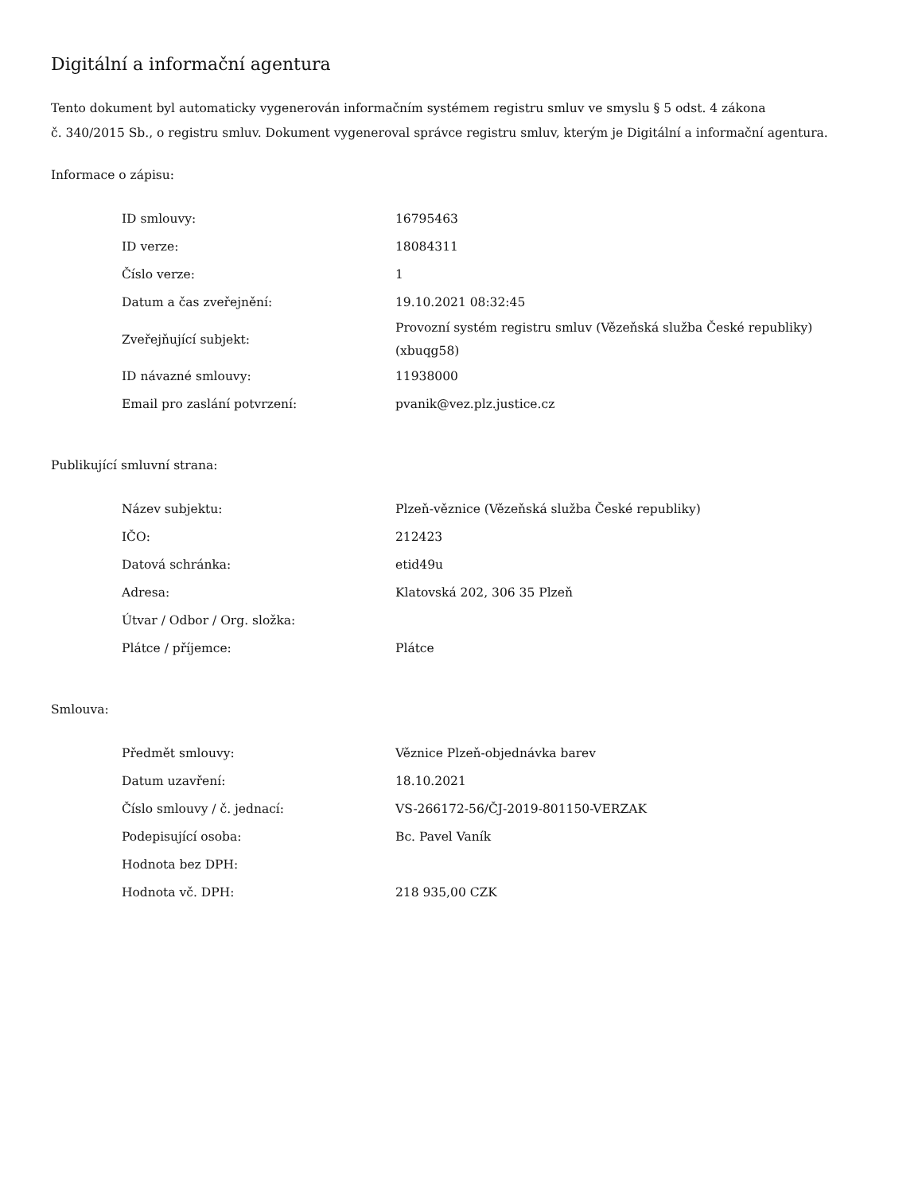Digitální a informační agentura
Tento dokument byl automaticky vygenerován informačním systémem registru smluv ve smyslu § 5 odst. 4 zákona
č. 340/2015 Sb., o registru smluv. Dokument vygeneroval správce registru smluv, kterým je Digitální a informační agentura.
Informace o zápisu:
| ID smlouvy: | 16795463 |
| ID verze: | 18084311 |
| Číslo verze: | 1 |
| Datum a čas zveřejnění: | 19.10.2021 08:32:45 |
| Zveřejňující subjekt: | Provozní systém registru smluv (Vězeňská služba České republiky) (xbuqg58) |
| ID návazné smlouvy: | 11938000 |
| Email pro zaslání potvrzení: | pvanik@vez.plz.justice.cz |
Publikující smluvní strana:
| Název subjektu: | Plzeň-věznice (Vězeňská služba České republiky) |
| IČO: | 212423 |
| Datová schránka: | etid49u |
| Adresa: | Klatovská 202, 306 35 Plzeň |
| Útvar / Odbor / Org. složka: | |
| Plátce / příjemce: | Plátce |
Smlouva:
| Předmět smlouvy: | Věznice Plzeň-objednávka barev |
| Datum uzavření: | 18.10.2021 |
| Číslo smlouvy / č. jednací: | VS-266172-56/ČJ-2019-801150-VERZAK |
| Podepisující osoba: | Bc. Pavel Vaník |
| Hodnota bez DPH: | |
| Hodnota vč. DPH: | 218 935,00 CZK |